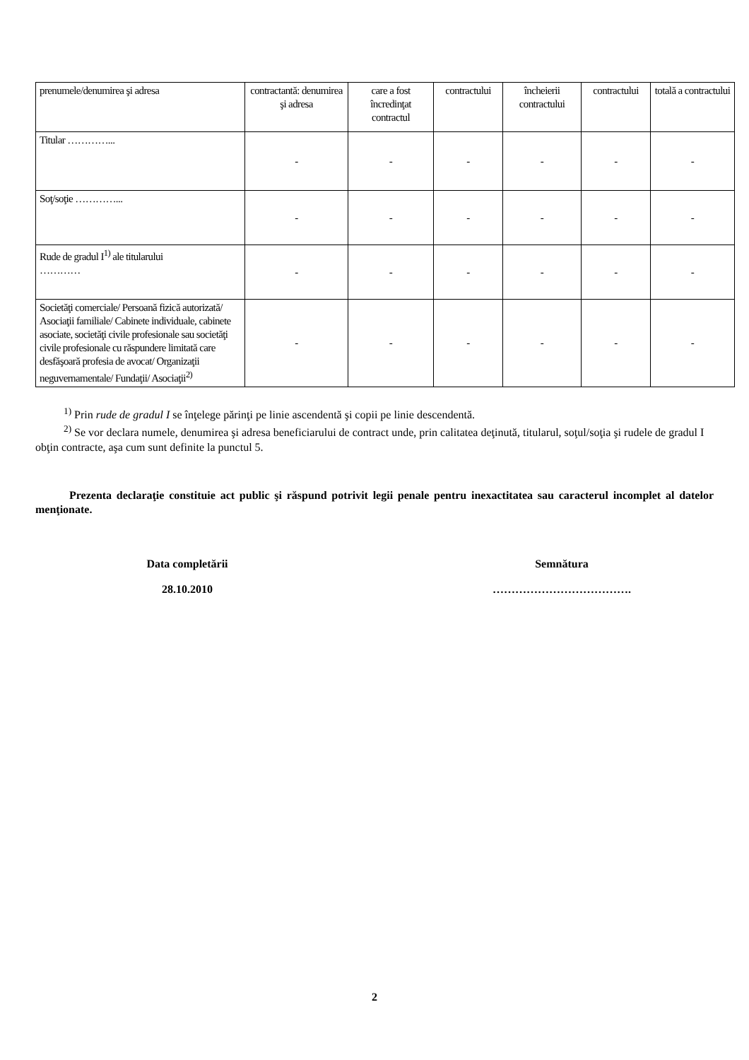| prenumele/denumirea şi adresa | contractantă: denumirea şi adresa | care a fost încredinţat contractul | contractului | încheierii contractului | contractului | totală a contractului |
| Titular …………... | - | - | - | - | - | - |
| Soţ/soţie …………... | - | - | - | - | - | - |
| Rude de gradul I<sup>1)</sup> ale titularului ………… | - | - | - | - | - | - |
| Societăţi comerciale/ Persoană fizică autorizată/ Asociaţii familiale/ Cabinete individuale, cabinete asociate, societăţi civile profesionale sau societăţi civile profesionale cu răspundere limitată care desfăşoară profesia de avocat/ Organizaţii neguvernamentale/ Fundaţii/ Asociaţii<sup>2)</sup> | - | - | - | - | - | - |
<sup>1)</sup> Prin rude de gradul I se înţelege părinţi pe linie ascendentă şi copii pe linie descendentă.
<sup>2)</sup> Se vor declara numele, denumirea şi adresa beneficiarului de contract unde, prin calitatea deţinută, titularul, soţul/soţia şi rudele de gradul I obţin contracte, aşa cum sunt definite la punctul 5.
Prezenta declaraţie constituie act public şi răspund potrivit legii penale pentru inexactitatea sau caracterul incomplet al datelor menţionate.
Data completării
28.10.2010
Semnătura
……………………………….
2